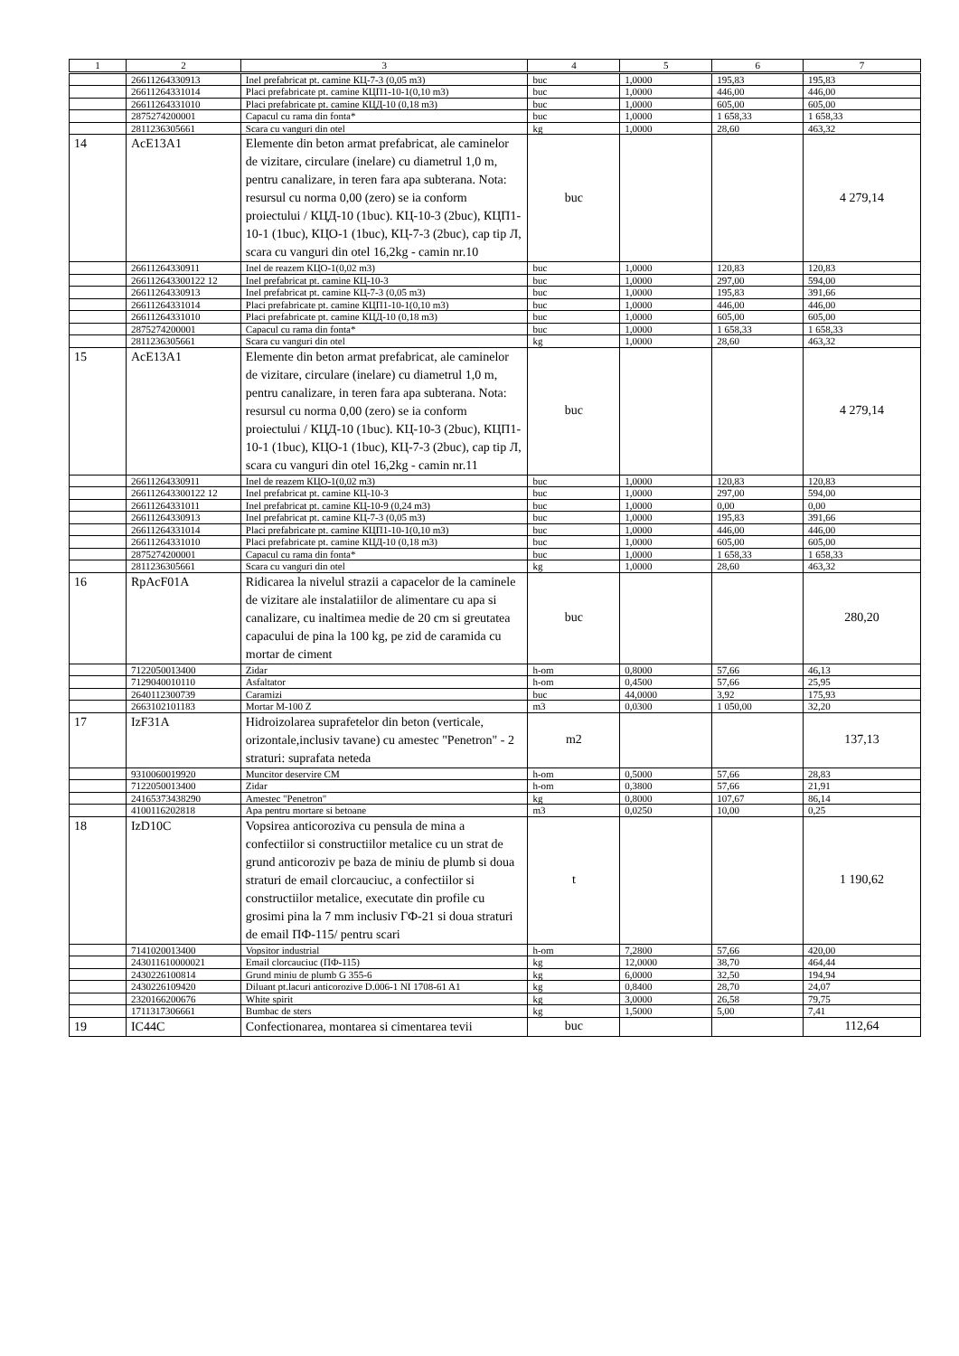| 1 | 2 | 3 | 4 | 5 | 6 | 7 |
| --- | --- | --- | --- | --- | --- | --- |
| | 26611264330913 | Inel prefabricat pt. camine КЦ-7-3 (0,05 m3) | buc | 1,0000 | 195,83 | 195,83 |
| | 26611264331014 | Placi prefabricate pt. camine КЦП1-10-1(0,10 m3) | buc | 1,0000 | 446,00 | 446,00 |
| | 26611264331010 | Placi prefabricate pt. camine КЦД-10 (0,18 m3) | buc | 1,0000 | 605,00 | 605,00 |
| | 2875274200001 | Capacul cu rama din fonta* | buc | 1,0000 | 1 658,33 | 1 658,33 |
| | 2811236305661 | Scara cu vanguri din otel | kg | 1,0000 | 28,60 | 463,32 |
| 14 | AcE13A1 | Elemente din beton armat prefabricat, ale caminelor de vizitare, circulare (inelare) cu diametrul 1,0 m, pentru canalizare, in teren fara apa subterana. Nota: resursul cu norma 0,00 (zero) se ia conform proiectului / КЦД-10 (1buc). КЦ-10-3 (2buc), КЦП1-10-1 (1buc), КЦО-1 (1buc), КЦ-7-3 (2buc), cap tip Л, scara cu vanguri din otel 16,2kg - camin nr.10 | buc | | | 4 279,14 |
| | 26611264330911 | Inel de reazem КЦО-1(0,02 m3) | buc | 1,0000 | 120,83 | 120,83 |
| | 266112643300122 12 | Inel prefabricat pt. camine КЦ-10-3 | buc | 1,0000 | 297,00 | 594,00 |
| | 26611264330913 | Inel prefabricat pt. camine КЦ-7-3 (0,05 m3) | buc | 1,0000 | 195,83 | 391,66 |
| | 26611264331014 | Placi prefabricate pt. camine КЦП1-10-1(0,10 m3) | buc | 1,0000 | 446,00 | 446,00 |
| | 26611264331010 | Placi prefabricate pt. camine КЦД-10 (0,18 m3) | buc | 1,0000 | 605,00 | 605,00 |
| | 2875274200001 | Capacul cu rama din fonta* | buc | 1,0000 | 1 658,33 | 1 658,33 |
| | 2811236305661 | Scara cu vanguri din otel | kg | 1,0000 | 28,60 | 463,32 |
| 15 | AcE13A1 | Elemente din beton armat prefabricat, ale caminelor de vizitare, circulare (inelare) cu diametrul 1,0 m, pentru canalizare, in teren fara apa subterana. Nota: resursul cu norma 0,00 (zero) se ia conform proiectului / КЦД-10 (1buc). КЦ-10-3 (2buc), КЦП1-10-1 (1buc), КЦО-1 (1buc), КЦ-7-3 (2buc), cap tip Л, scara cu vanguri din otel 16,2kg - camin nr.11 | buc | | | 4 279,14 |
| | 26611264330911 | Inel de reazem КЦО-1(0,02 m3) | buc | 1,0000 | 120,83 | 120,83 |
| | 266112643300122 12 | Inel prefabricat pt. camine КЦ-10-3 | buc | 1,0000 | 297,00 | 594,00 |
| | 26611264331011 | Inel prefabricat pt. camine КЦ-10-9 (0,24 m3) | buc | 1,0000 | 0,00 | 0,00 |
| | 26611264330913 | Inel prefabricat pt. camine КЦ-7-3 (0,05 m3) | buc | 1,0000 | 195,83 | 391,66 |
| | 26611264331014 | Placi prefabricate pt. camine КЦП1-10-1(0,10 m3) | buc | 1,0000 | 446,00 | 446,00 |
| | 26611264331010 | Placi prefabricate pt. camine КЦД-10 (0,18 m3) | buc | 1,0000 | 605,00 | 605,00 |
| | 2875274200001 | Capacul cu rama din fonta* | buc | 1,0000 | 1 658,33 | 1 658,33 |
| | 2811236305661 | Scara cu vanguri din otel | kg | 1,0000 | 28,60 | 463,32 |
| 16 | RpAcF01A | Ridicarea la nivelul strazii a capacelor de la caminele de vizitare ale instalatiilor de alimentare cu apa si canalizare, cu inaltimea medie de 20 cm si greutatea capacului de pina la 100 kg, pe zid de caramida cu mortar de ciment | buc | | | 280,20 |
| | 7122050013400 | Zidar | h-om | 0,8000 | 57,66 | 46,13 |
| | 7129040010110 | Asfaltator | h-om | 0,4500 | 57,66 | 25,95 |
| | 2640112300739 | Caramizi | buc | 44,0000 | 3,92 | 175,93 |
| | 2663102101183 | Mortar M-100 Z | m3 | 0,0300 | 1 050,00 | 32,20 |
| 17 | IzF31A | Hidroizolarea suprafetelor din beton (verticale, orizontale,inclusiv tavane) cu amestec "Penetron" - 2 straturi: suprafata neteda | m2 | | | 137,13 |
| | 9310060019920 | Muncitor deservire CM | h-om | 0,5000 | 57,66 | 28,83 |
| | 7122050013400 | Zidar | h-om | 0,3800 | 57,66 | 21,91 |
| | 24165373438290 | Amestec "Penetron" | kg | 0,8000 | 107,67 | 86,14 |
| | 4100116202818 | Apa pentru mortare si betoane | m3 | 0,0250 | 10,00 | 0,25 |
| 18 | IzD10C | Vopsirea anticoroziva cu pensula de mina a confectiilor si constructiilor metalice cu un strat de grund anticoroziv pe baza de miniu de plumb si doua straturi de email clorcauciuc, a confectiilor si constructiilor metalice, executate din profile cu grosimi pina la 7 mm inclusiv ГФ-21 si doua straturi de email ПФ-115/ pentru scari | t | | | 1 190,62 |
| | 7141020013400 | Vopsitor industrial | h-om | 7,2800 | 57,66 | 420,00 |
| | 243011610000021 | Email clorcauciuc (ПФ-115) | kg | 12,0000 | 38,70 | 464,44 |
| | 2430226100814 | Grund miniu de plumb G 355-6 | kg | 6,0000 | 32,50 | 194,94 |
| | 2430226109420 | Diluant pt.lacuri anticorozive D.006-1 NI 1708-61 A1 | kg | 0,8400 | 28,70 | 24,07 |
| | 2320166200676 | White spirit | kg | 3,0000 | 26,58 | 79,75 |
| | 1711317306661 | Bumbac de sters | kg | 1,5000 | 5,00 | 7,41 |
| 19 | IC44C | Confectionarea, montarea si cimentarea tevii | buc | | | 112,64 |